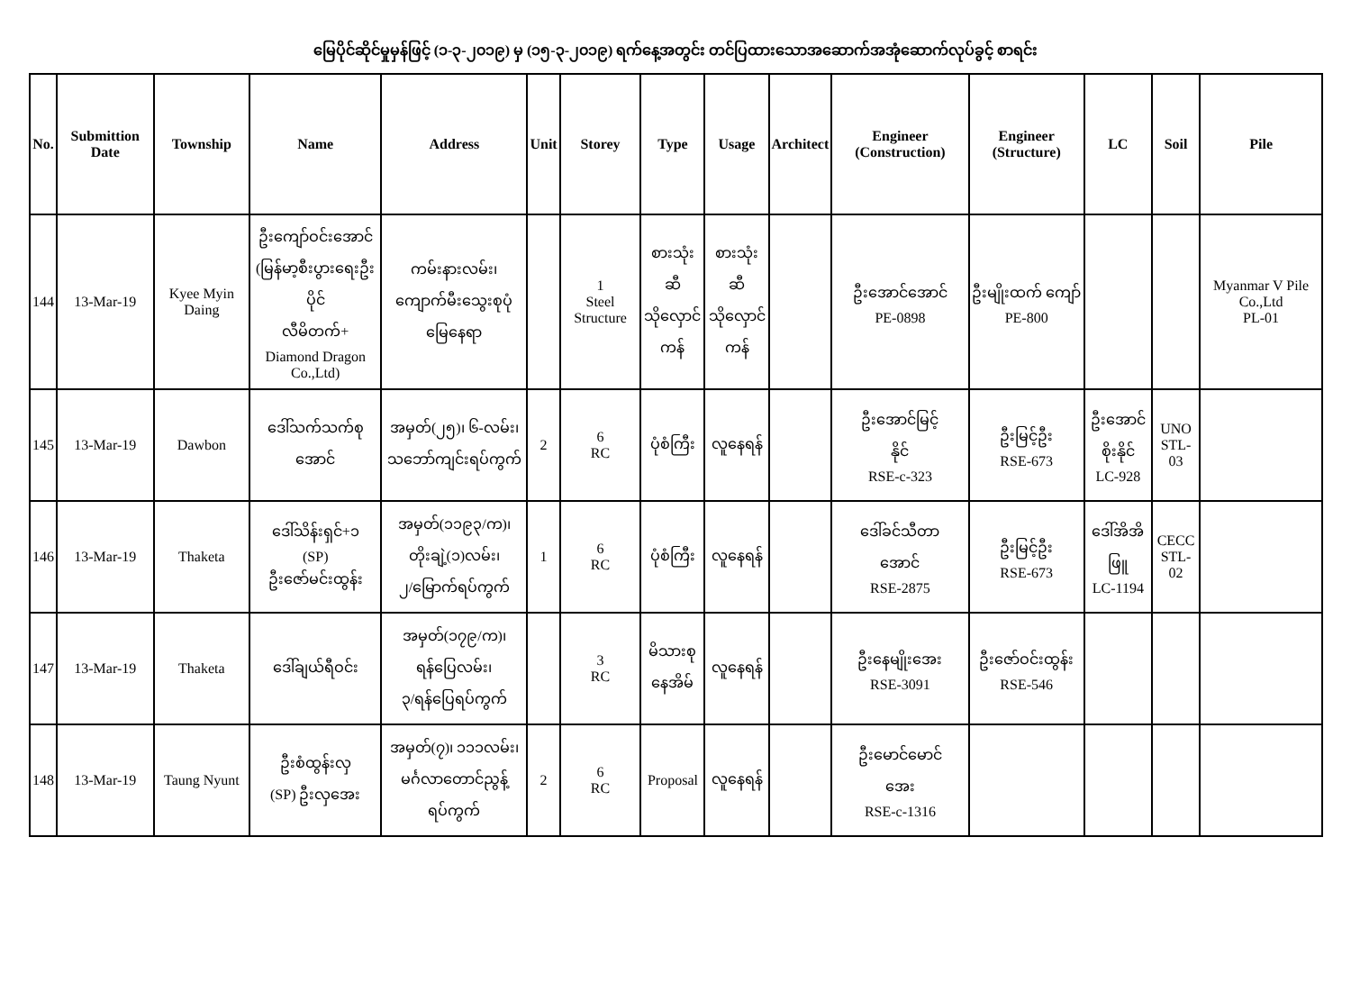မြေပိုင်ဆိုင်မှုမှန်ဖြင့် (၁-၃-၂၀၁၉) မှ (၁၅-၃-၂၀၁၉) ရက်နေ့အတွင်း တင်ပြထားသောအဆောက်အအုံဆောက်လုပ်ခွင့် စာရင်း
| No. | Submittion Date | Township | Name | Address | Unit | Storey | Type | Usage | Architect | Engineer (Construction) | Engineer (Structure) | LC | Soil | Pile |
| --- | --- | --- | --- | --- | --- | --- | --- | --- | --- | --- | --- | --- | --- | --- |
| 144 | 13-Mar-19 | Kyee Myin Daing | ဦးကျော်ဝင်းအောင် (မြန်မာ့စီးပွားရေးဦးပိုင် လီမိတက်+ Diamond Dragon Co.,Ltd) | ကမ်းနားလမ်း၊ ကျောက်မီးသွေးစုပုံ မြေနေရာ | | 1 Steel Structure | စားသုံးဆီ သိုလှောင် ကန် | စားသုံးဆီ သိုလှောင် ကန် | | ဦးအောင်အောင် PE-0898 | ဦးမျိုးထက် ကျော် PE-800 | | | Myanmar V Pile Co.,Ltd PL-01 |
| 145 | 13-Mar-19 | Dawbon | ဒေါ်သက်သက်စု အောင် | အမှတ်(၂၅)၊ ၆-လမ်း၊ သဘော်ကျင်းရပ်ကွက် | 2 | 6 RC | ပုံစံကြီး | လူနေရန် | | ဦးအောင်မြင့် နိုင် RSE-c-323 | ဦးမြင့်ဦး RSE-673 | ဦးအောင် စိုးနိုင် LC-928 | UNO STL-03 | |
| 146 | 13-Mar-19 | Thaketa | ဒေါ်သိန်းရှင်+၁ (SP) ဦးဇော်မင်းထွန်း | အမှတ်(၁၁၉၃/က)၊ တိုးချဲ့(၁)လမ်း၊ ၂/မြောက်ရပ်ကွက် | 1 | 6 RC | ပုံစံကြီး | လူနေရန် | | ဒေါ်ခင်သီတာ အောင် RSE-2875 | ဦးမြင့်ဦး RSE-673 | ဒေါ်အိအိဖြူ LC-1194 | CECC STL-02 | |
| 147 | 13-Mar-19 | Thaketa | ဒေါ်ချယ်ရီဝင်း | အမှတ်(၁၇၉/က)၊ ရန်ပြေလမ်း၊ ၃/ရန်ပြေရပ်ကွက် | | 3 RC | မိသားစု နေအိမ် | လူနေရန် | | ဦးနေမျိုးအေး RSE-3091 | ဦးဇော်ဝင်းထွန်း RSE-546 | | | |
| 148 | 13-Mar-19 | Taung Nyunt | ဦးစံထွန်းလှ (SP) ဦးလှအေး | အမှတ်(၇)၊ ၁၁၁လမ်း၊ မင်္ဂလာတောင်ညွန့်ရပ်ကွက် | 2 | 6 RC | Proposal | လူနေရန် | | ဦးမောင်မောင် အေး RSE-c-1316 | | | | |